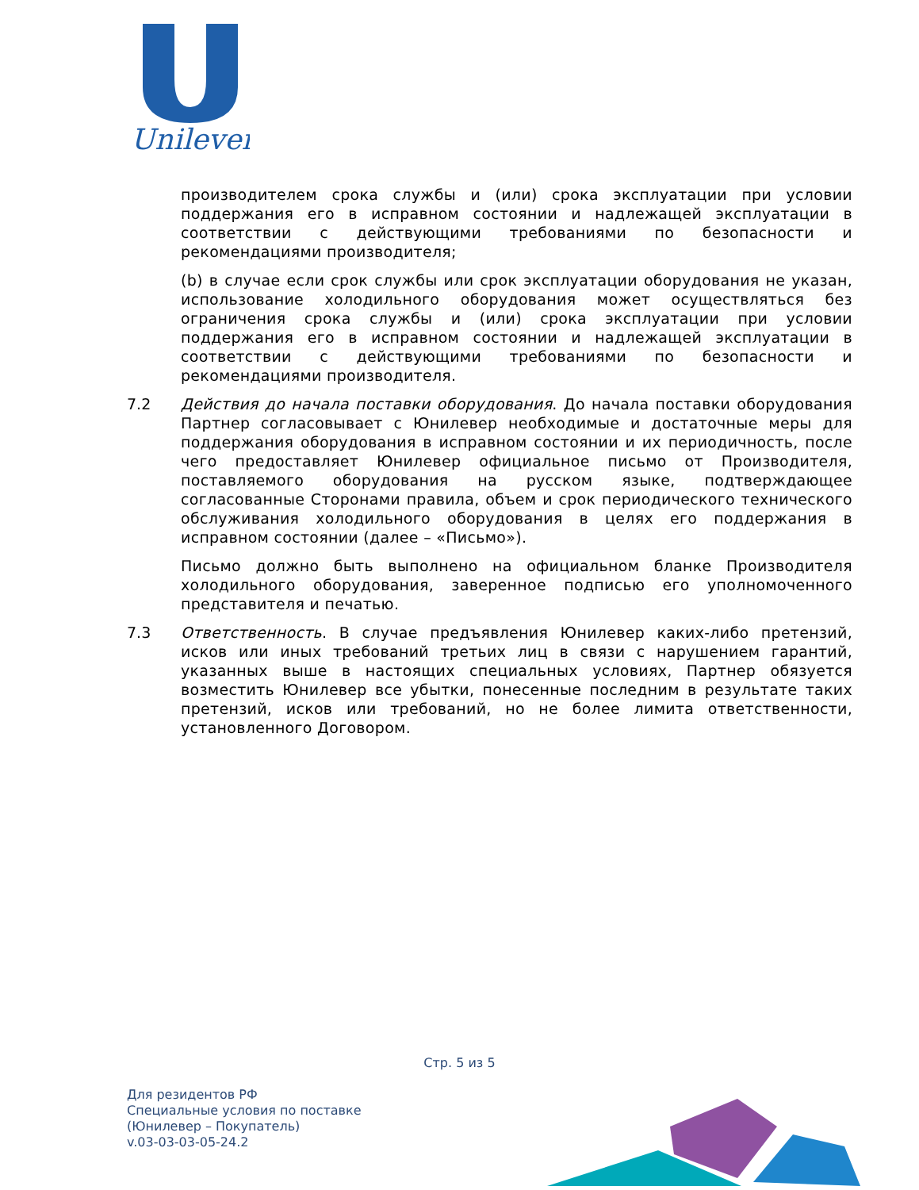Unilever
производителем срока службы и (или) срока эксплуатации при условии поддержания его в исправном состоянии и надлежащей эксплуатации в соответствии с действующими требованиями по безопасности и рекомендациями производителя;
(b) в случае если срок службы или срок эксплуатации оборудования не указан, использование холодильного оборудования может осуществляться без ограничения срока службы и (или) срока эксплуатации при условии поддержания его в исправном состоянии и надлежащей эксплуатации в соответствии с действующими требованиями по безопасности и рекомендациями производителя.
7.2 Действия до начала поставки оборудования. До начала поставки оборудования Партнер согласовывает с Юнилевер необходимые и достаточные меры для поддержания оборудования в исправном состоянии и их периодичность, после чего предоставляет Юнилевер официальное письмо от Производителя, поставляемого оборудования на русском языке, подтверждающее согласованные Сторонами правила, объем и срок периодического технического обслуживания холодильного оборудования в целях его поддержания в исправном состоянии (далее – «Письмо»).
Письмо должно быть выполнено на официальном бланке Производителя холодильного оборудования, заверенное подписью его уполномоченного представителя и печатью.
7.3 Ответственность. В случае предъявления Юнилевер каких-либо претензий, исков или иных требований третьих лиц в связи с нарушением гарантий, указанных выше в настоящих специальных условиях, Партнер обязуется возместить Юнилевер все убытки, понесенные последним в результате таких претензий, исков или требований, но не более лимита ответственности, установленного Договором.
Стр. 5 из 5
Для резидентов РФ
Специальные условия по поставке
(Юнилевер – Покупатель)
v.03-03-03-05-24.2